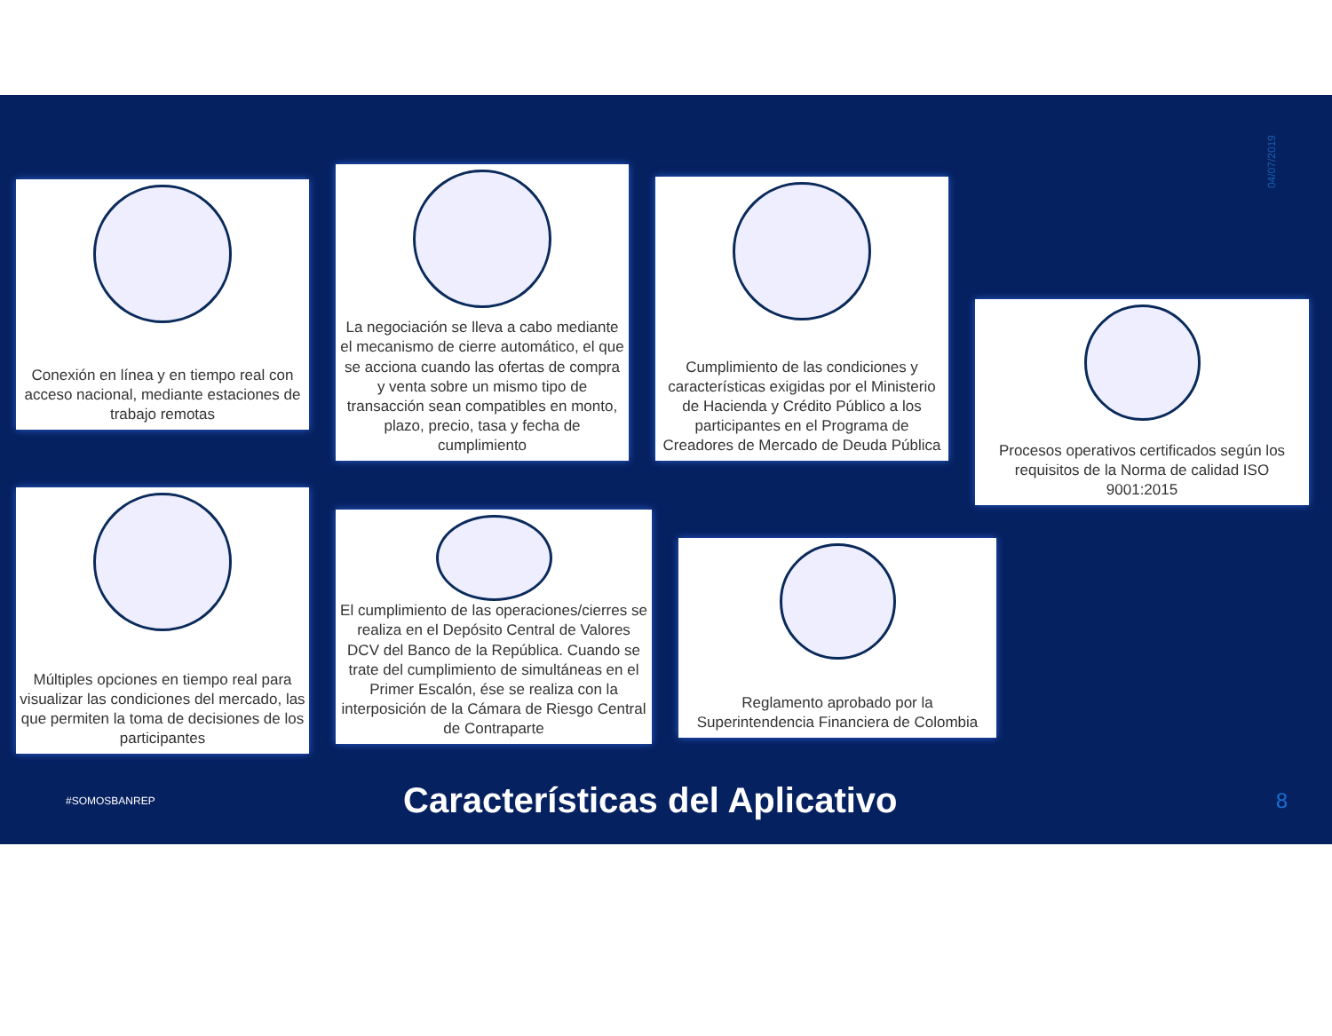04/07/2019
Conexión en línea y en tiempo real con acceso nacional, mediante estaciones de trabajo remotas
La negociación se lleva a cabo mediante el mecanismo de cierre automático, el que se acciona cuando las ofertas de compra y venta sobre un mismo tipo de transacción sean compatibles en monto, plazo, precio, tasa y fecha de cumplimiento
Cumplimiento de las condiciones y características exigidas por el Ministerio de Hacienda y Crédito Público a los participantes en el Programa de Creadores de Mercado de Deuda Pública
Procesos operativos certificados según los requisitos de la Norma de calidad ISO 9001:2015
Múltiples opciones en tiempo real para visualizar las condiciones del mercado, las que permiten la toma de decisiones de los participantes
El cumplimiento de las operaciones/cierres se realiza en el Depósito Central de Valores DCV del Banco de la República. Cuando se trate del cumplimiento de simultáneas en el Primer Escalón, ése se realiza con la interposición de la Cámara de Riesgo Central de Contraparte
Reglamento aprobado por la Superintendencia Financiera de Colombia
#SOMOSBANREP
Características del Aplicativo
8